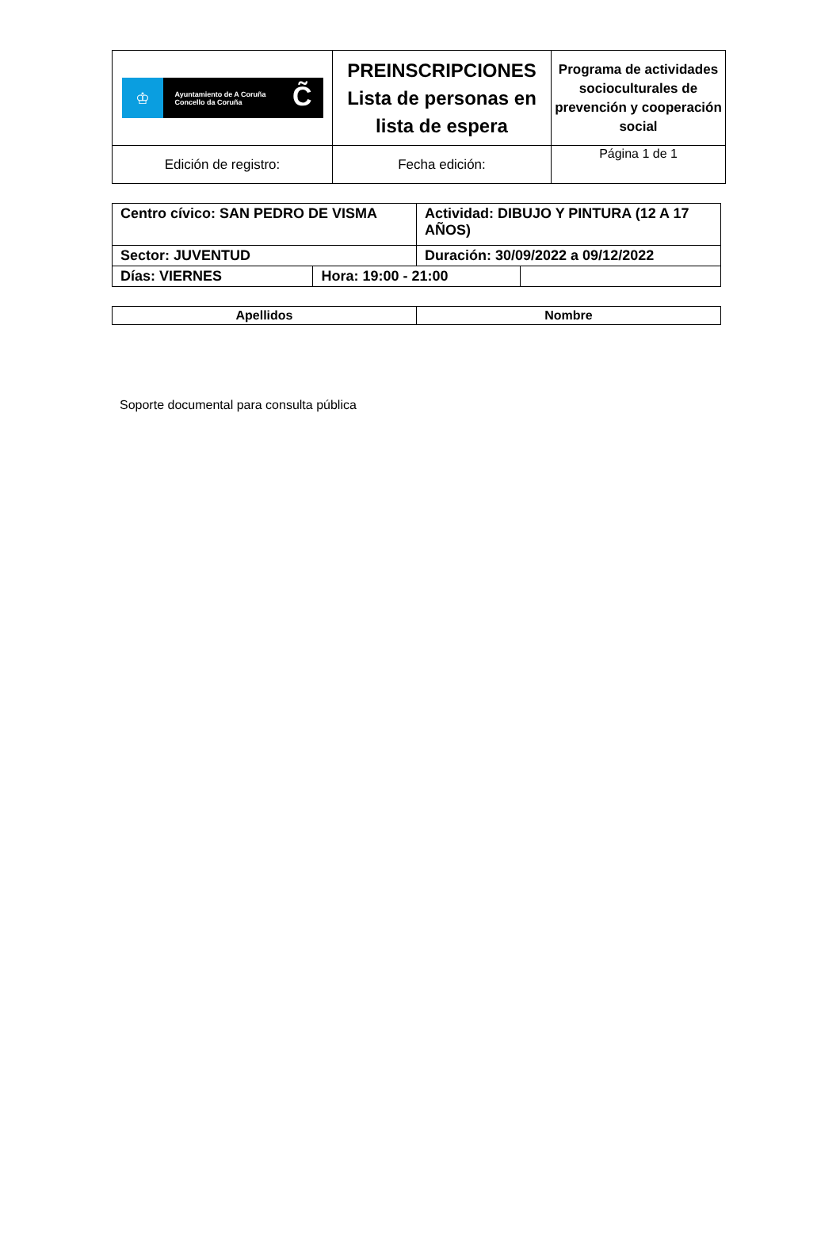| ♔ Ayuntamiento de A Coruña Concello da Coruña C̃ | PREINSCRIPCIONES Lista de personas en lista de espera | Programa de actividades socioculturales de prevención y cooperación social |
| Edición de registro: | Fecha edición: | Página 1 de 1 |
| Centro cívico: SAN PEDRO DE VISMA | | Actividad: DIBUJO Y PINTURA (12 A 17 AÑOS) | |
| Sector: JUVENTUD | | Duración: 30/09/2022 a 09/12/2022 | |
| Días: VIERNES | Hora: 19:00 - 21:00 | | |
| Apellidos | Nombre |
| --- | --- |
Soporte documental para consulta pública